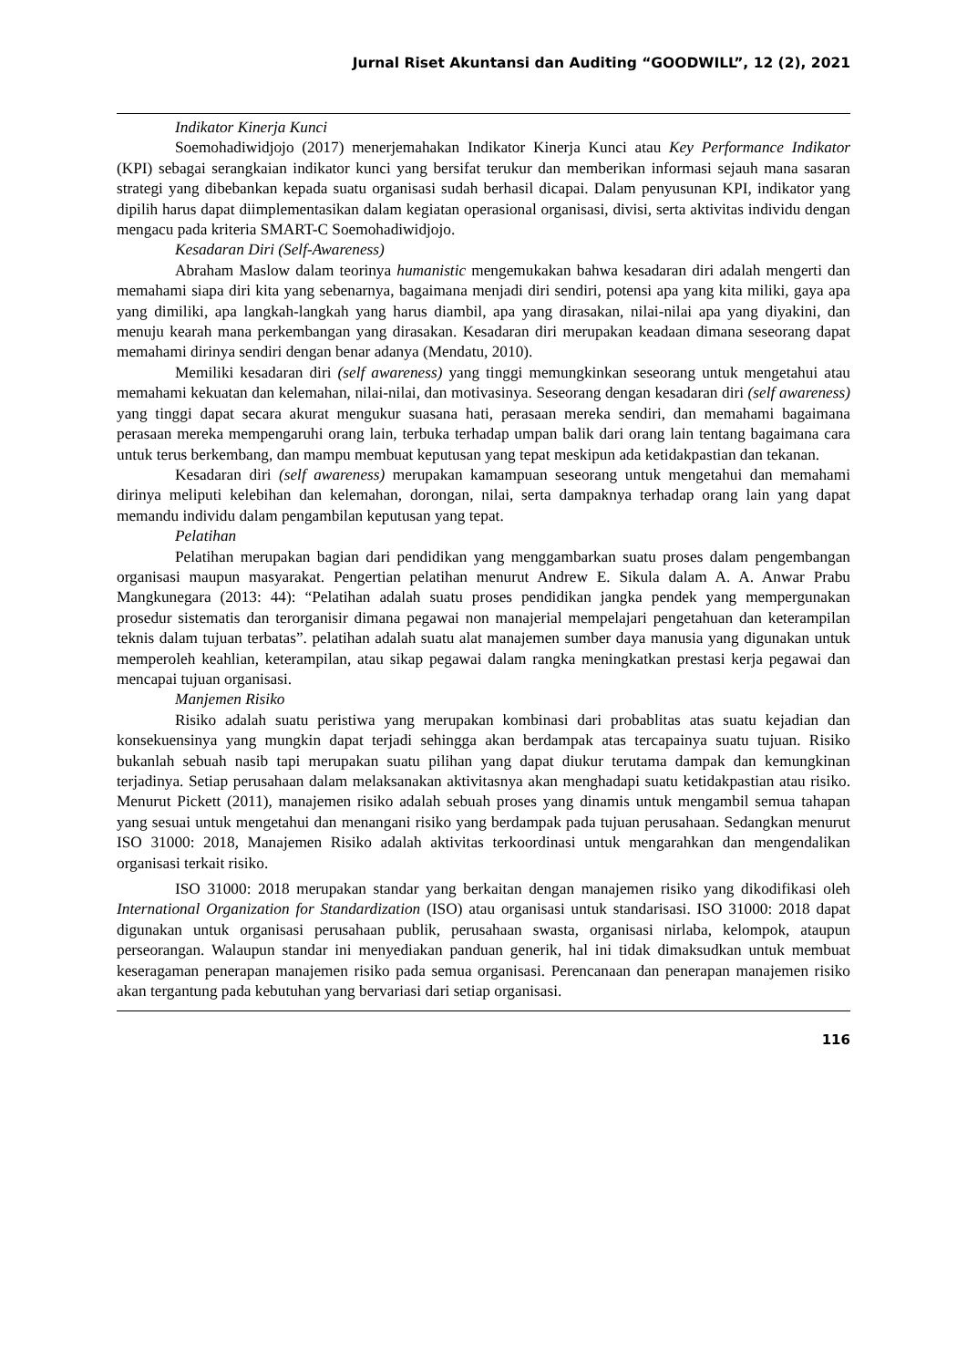Jurnal Riset Akuntansi dan Auditing “GOODWILL”, 12 (2), 2021
Indikator Kinerja Kunci
Soemohadiwidjojo (2017) menerjemahakan Indikator Kinerja Kunci atau Key Performance Indikator (KPI) sebagai serangkaian indikator kunci yang bersifat terukur dan memberikan informasi sejauh mana sasaran strategi yang dibebankan kepada suatu organisasi sudah berhasil dicapai. Dalam penyusunan KPI, indikator yang dipilih harus dapat diimplementasikan dalam kegiatan operasional organisasi, divisi, serta aktivitas individu dengan mengacu pada kriteria SMART-C Soemohadiwidjojo.
Kesadaran Diri (Self-Awareness)
Abraham Maslow dalam teorinya humanistic mengemukakan bahwa kesadaran diri adalah mengerti dan memahami siapa diri kita yang sebenarnya, bagaimana menjadi diri sendiri, potensi apa yang kita miliki, gaya apa yang dimiliki, apa langkah-langkah yang harus diambil, apa yang dirasakan, nilai-nilai apa yang diyakini, dan menuju kearah mana perkembangan yang dirasakan. Kesadaran diri merupakan keadaan dimana seseorang dapat memahami dirinya sendiri dengan benar adanya (Mendatu, 2010).
Memiliki kesadaran diri (self awareness) yang tinggi memungkinkan seseorang untuk mengetahui atau memahami kekuatan dan kelemahan, nilai-nilai, dan motivasinya. Seseorang dengan kesadaran diri (self awareness) yang tinggi dapat secara akurat mengukur suasana hati, perasaan mereka sendiri, dan memahami bagaimana perasaan mereka mempengaruhi orang lain, terbuka terhadap umpan balik dari orang lain tentang bagaimana cara untuk terus berkembang, dan mampu membuat keputusan yang tepat meskipun ada ketidakpastian dan tekanan.
Kesadaran diri (self awareness) merupakan kamampuan seseorang untuk mengetahui dan memahami dirinya meliputi kelebihan dan kelemahan, dorongan, nilai, serta dampaknya terhadap orang lain yang dapat memandu individu dalam pengambilan keputusan yang tepat.
Pelatihan
Pelatihan merupakan bagian dari pendidikan yang menggambarkan suatu proses dalam pengembangan organisasi maupun masyarakat. Pengertian pelatihan menurut Andrew E. Sikula dalam A. A. Anwar Prabu Mangkunegara (2013: 44): “Pelatihan adalah suatu proses pendidikan jangka pendek yang mempergunakan prosedur sistematis dan terorganisir dimana pegawai non manajerial mempelajari pengetahuan dan keterampilan teknis dalam tujuan terbatas”. pelatihan adalah suatu alat manajemen sumber daya manusia yang digunakan untuk memperoleh keahlian, keterampilan, atau sikap pegawai dalam rangka meningkatkan prestasi kerja pegawai dan mencapai tujuan organisasi.
Manjemen Risiko
Risiko adalah suatu peristiwa yang merupakan kombinasi dari probablitas atas suatu kejadian dan konsekuensinya yang mungkin dapat terjadi sehingga akan berdampak atas tercapainya suatu tujuan. Risiko bukanlah sebuah nasib tapi merupakan suatu pilihan yang dapat diukur terutama dampak dan kemungkinan terjadinya. Setiap perusahaan dalam melaksanakan aktivitasnya akan menghadapi suatu ketidakpastian atau risiko. Menurut Pickett (2011), manajemen risiko adalah sebuah proses yang dinamis untuk mengambil semua tahapan yang sesuai untuk mengetahui dan menangani risiko yang berdampak pada tujuan perusahaan. Sedangkan menurut ISO 31000: 2018, Manajemen Risiko adalah aktivitas terkoordinasi untuk mengarahkan dan mengendalikan organisasi terkait risiko.
ISO 31000: 2018 merupakan standar yang berkaitan dengan manajemen risiko yang dikodifikasi oleh International Organization for Standardization (ISO) atau organisasi untuk standarisasi. ISO 31000: 2018 dapat digunakan untuk organisasi perusahaan publik, perusahaan swasta, organisasi nirlaba, kelompok, ataupun perseorangan. Walaupun standar ini menyediakan panduan generik, hal ini tidak dimaksudkan untuk membuat keseragaman penerapan manajemen risiko pada semua organisasi. Perencanaan dan penerapan manajemen risiko akan tergantung pada kebutuhan yang bervariasi dari setiap organisasi.
116